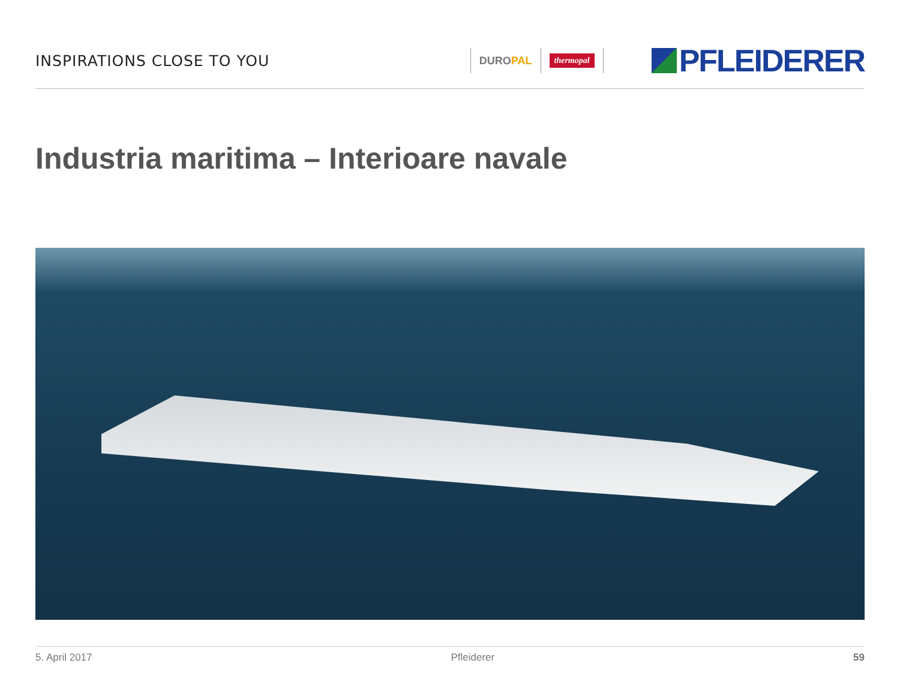INSPIRATIONS CLOSE TO YOU
DUROPAL
thermopal
PFLEIDERER
Industria maritima – Interioare navale
5. April 2017 Pfleiderer 59